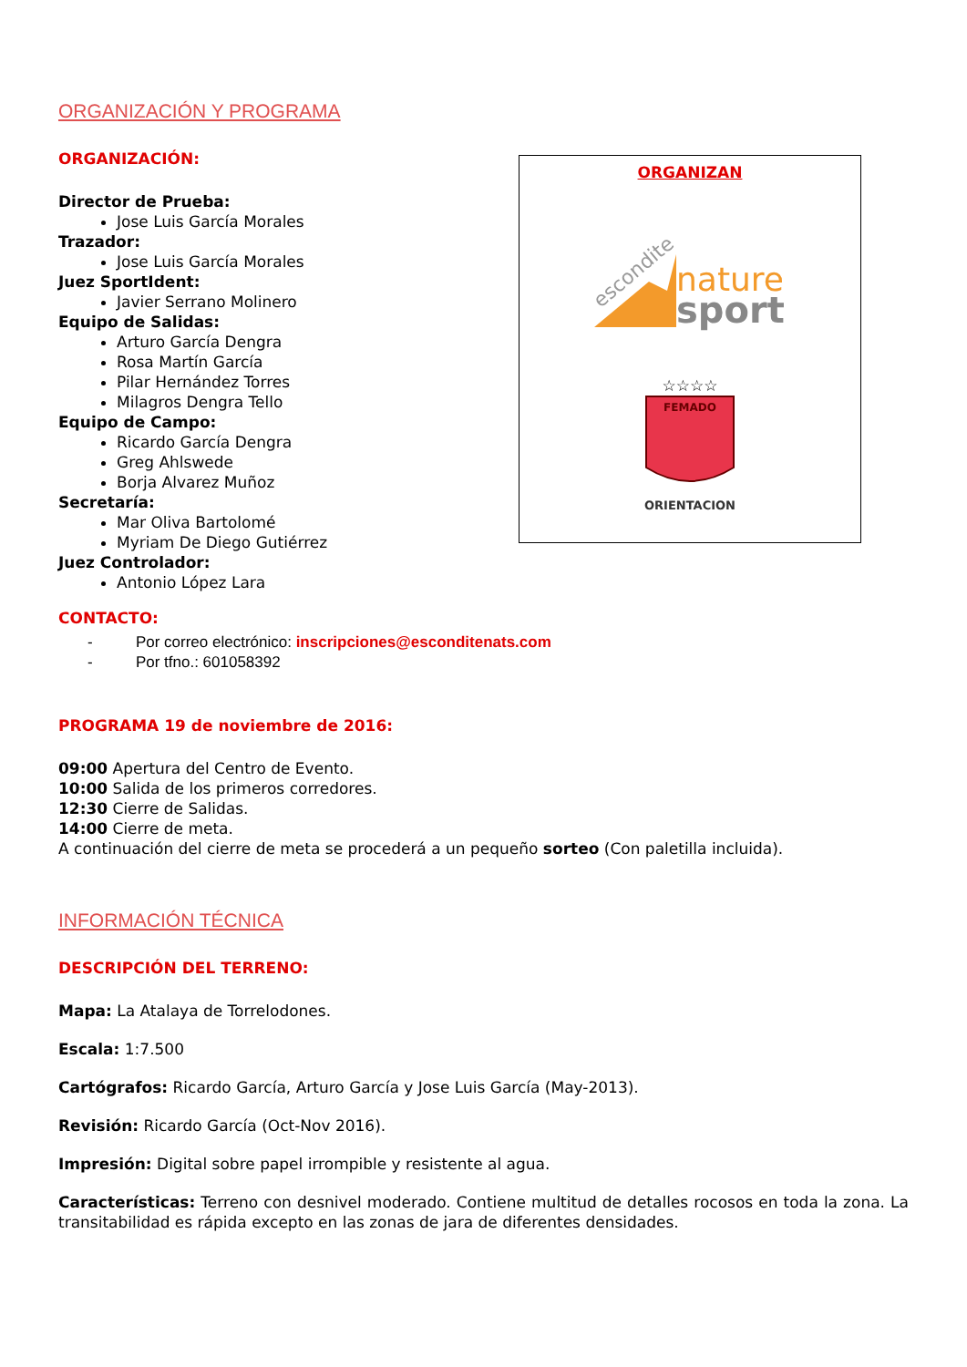ORGANIZACIÓN Y PROGRAMA
ORGANIZACIÓN:
Director de Prueba:
Jose Luis García Morales
Trazador:
Jose Luis García Morales
Juez SportIdent:
Javier Serrano Molinero
Equipo de Salidas:
Arturo García Dengra
Rosa Martín García
Pilar Hernández Torres
Milagros Dengra Tello
Equipo de Campo:
Ricardo García Dengra
Greg Ahlswede
Borja Alvarez Muñoz
Secretaría:
Mar Oliva Bartolomé
Myriam De Diego Gutiérrez
Juez Controlador:
Antonio López Lara
ORGANIZAN
nature
sport
escondite
☆☆☆☆
FEMADO
ORIENTACION
CONTACTO:
- Por correo electrónico: inscripciones@esconditenats.com
- Por tfno.: 601058392
PROGRAMA 19 de noviembre de 2016:
09:00 Apertura del Centro de Evento.
10:00 Salida de los primeros corredores.
12:30 Cierre de Salidas.
14:00 Cierre de meta.
A continuación del cierre de meta se procederá a un pequeño sorteo (Con paletilla incluida).
INFORMACIÓN TÉCNICA
DESCRIPCIÓN DEL TERRENO:
Mapa: La Atalaya de Torrelodones.
Escala: 1:7.500
Cartógrafos: Ricardo García, Arturo García y Jose Luis García (May-2013).
Revisión: Ricardo García (Oct-Nov 2016).
Impresión: Digital sobre papel irrompible y resistente al agua.
Características: Terreno con desnivel moderado. Contiene multitud de detalles rocosos en toda la zona. La transitabilidad es rápida excepto en las zonas de jara de diferentes densidades.